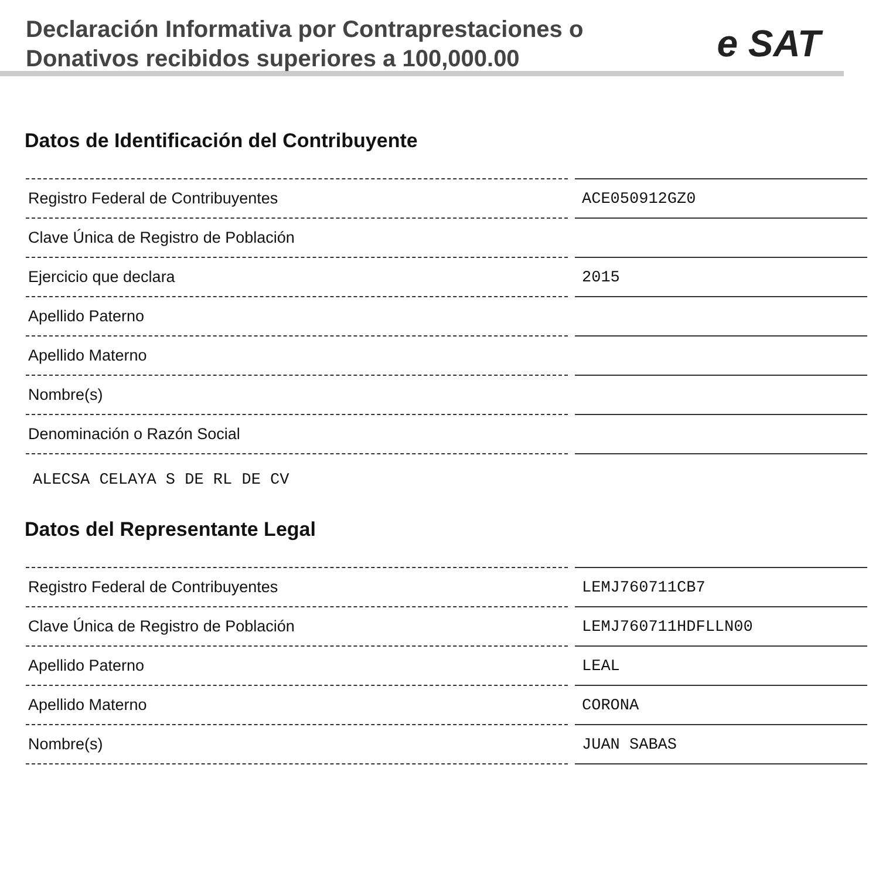Declaración Informativa por Contraprestaciones o
Donativos recibidos superiores a 100,000.00
e SAT
Datos de Identificación del Contribuyente
| Registro Federal de Contribuyentes | ACE050912GZ0 |
| Clave Única de Registro de Población | |
| Ejercicio que declara | 2015 |
| Apellido Paterno | |
| Apellido Materno | |
| Nombre(s) | |
| Denominación o Razón Social | |
ALECSA CELAYA S DE RL DE CV
Datos del Representante Legal
| Registro Federal de Contribuyentes | LEMJ760711CB7 |
| Clave Única de Registro de Población | LEMJ760711HDFLLN00 |
| Apellido Paterno | LEAL |
| Apellido Materno | CORONA |
| Nombre(s) | JUAN SABAS |